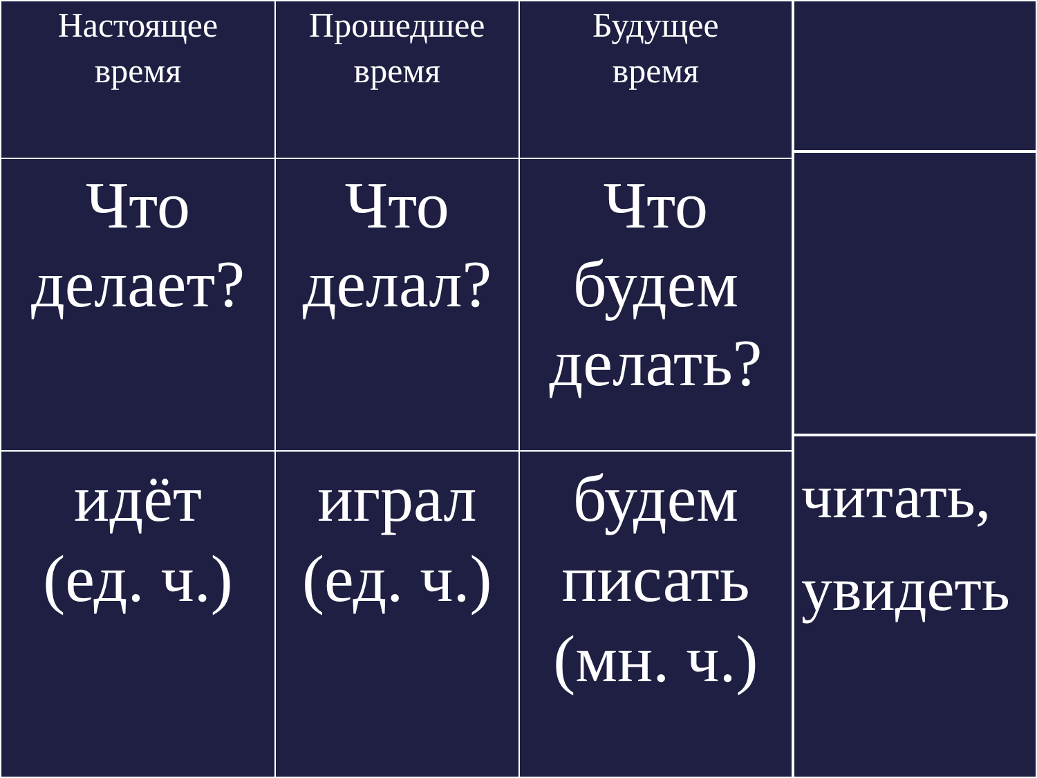| Настоящее время | Прошедшее время | Будущее время |
| --- | --- | --- |
| Что делает? | Что делал? | Что будем делать? |
| идёт (ед. ч.) | играл (ед. ч.) | будем писать (мн. ч.) |
читать,
увидеть